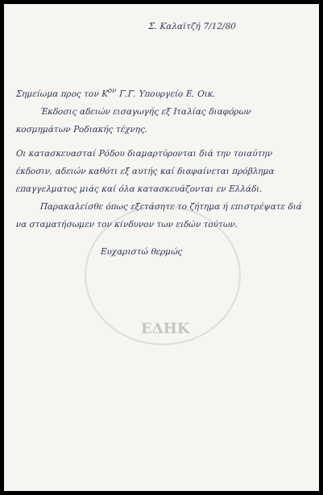Σ. Καλαϊτζή 7/12/80
Σημείωμα προς τον Κ<sup>ον</sup> Γ.Γ. Υπουργείο Ε. Οικ.
Έκδοσις αδειών εισαγωγής εξ Ιταλίας διαφόρων κοσμημάτων Ροδιακής τέχνης.
Οι κατασκευασταί Ρόδου διαμαρτύρονται διά την τοιαύτην έκδοσιν, αδειών καθότι εξ αυτής καί διαφαίνεται πρόβλημα επαγγελματος μιάς καί όλα κατασκευάζονται εν Ελλάδι.
Παρακαλείσθε όπως εξετάσητε το ζήτημα ή επιστρέψατε διά να σταματήσωμεν τον κίνδυνον των ειδών τούτων.
Ευχαριστώ θερμώς
ΕΔΗΚ